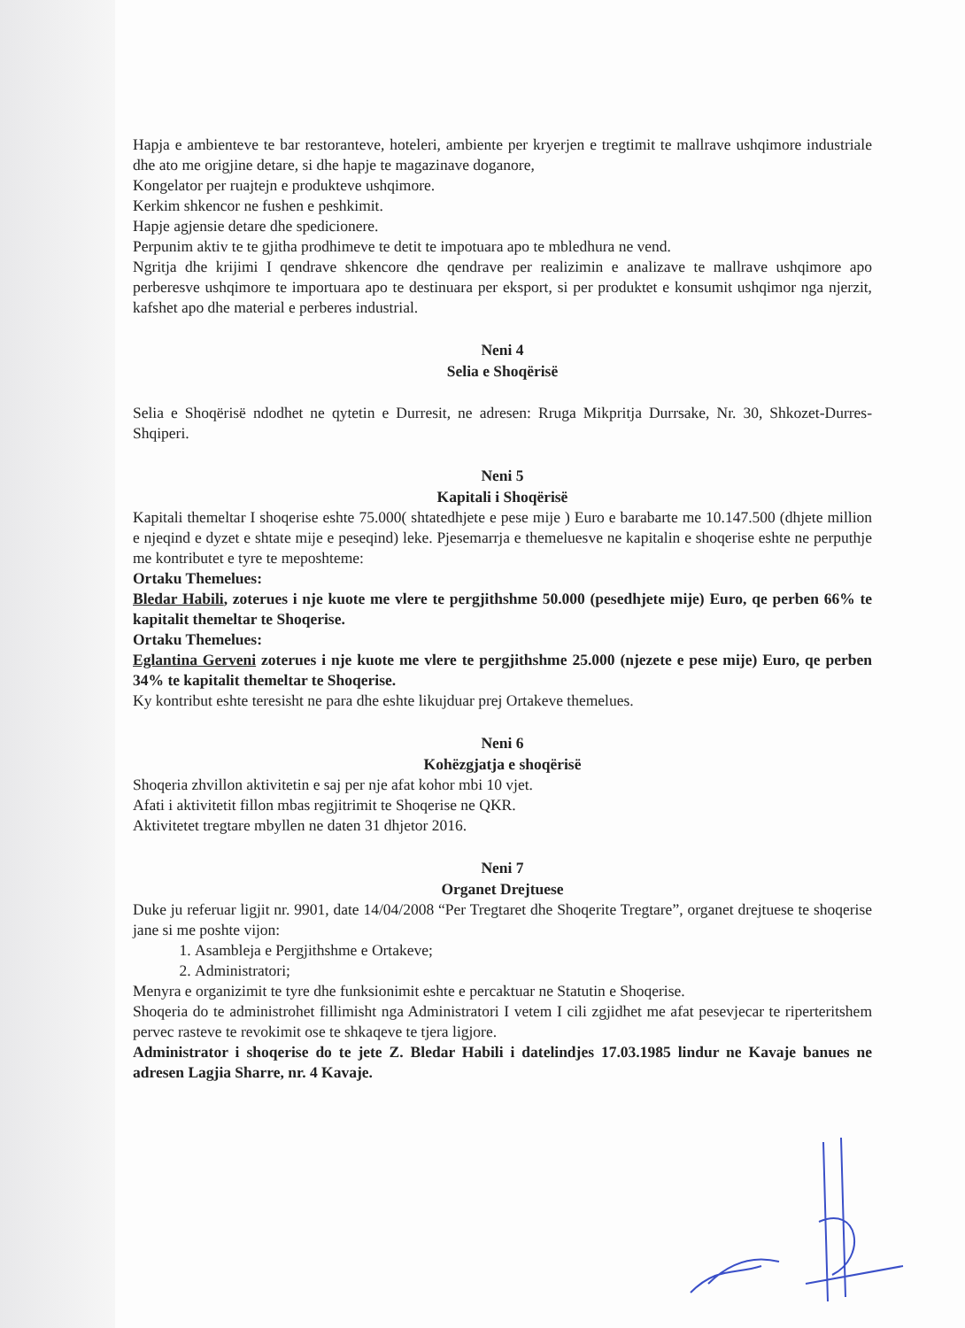Hapja e ambienteve te bar restoranteve, hoteleri, ambiente per kryerjen e tregtimit te mallrave ushqimore industriale dhe ato me origjine detare, si dhe hapje te magazinave doganore,
Kongelator per ruajtejn e produkteve ushqimore.
Kerkim shkencor ne fushen e peshkimit.
Hapje agjensie detare dhe spedicionere.
Perpunim aktiv te te gjitha prodhimeve te detit te impotuara apo te mbledhura ne vend.
Ngritja dhe krijimi I qendrave shkencore dhe qendrave per realizimin e analizave te mallrave ushqimore apo perberesve ushqimore te importuara apo te destinuara per eksport, si per produktet e konsumit ushqimor nga njerzit, kafshet apo dhe material e perberes industrial.
Neni 4
Selia e Shoqërisë
Selia e Shoqërisë ndodhet ne qytetin e Durresit, ne adresen: Rruga Mikpritja Durrsake, Nr. 30, Shkozet-Durres-Shqiperi.
Neni 5
Kapitali i Shoqërisë
Kapitali themeltar I shoqerise eshte 75.000( shtatedhjete e pese mije ) Euro e barabarte me 10.147.500 (dhjete million e njeqind e dyzet e shtate mije e peseqind) leke. Pjesemarrja e themeluesve ne kapitalin e shoqerise eshte ne perputhje me kontributet e tyre te meposhteme:
Ortaku Themelues:
Bledar Habili, zoterues i nje kuote me vlere te pergjithshme 50.000 (pesedhjete mije) Euro, qe perben 66% te kapitalit themeltar te Shoqerise.
Ortaku Themelues:
Eglantina Gerveni zoterues i nje kuote me vlere te pergjithshme 25.000 (njezete e pese mije) Euro, qe perben 34% te kapitalit themeltar te Shoqerise.
Ky kontribut eshte teresisht ne para dhe eshte likujduar prej Ortakeve themelues.
Neni 6
Kohëzgjatja e shoqërisë
Shoqeria zhvillon aktivitetin e saj per nje afat kohor mbi 10 vjet.
Afati i aktivitetit fillon mbas regjitrimit te Shoqerise ne QKR.
Aktivitetet tregtare mbyllen ne daten 31 dhjetor 2016.
Neni 7
Organet Drejtuese
Duke ju referuar ligjit nr. 9901, date 14/04/2008 “Per Tregtaret dhe Shoqerite Tregtare”, organet drejtuese te shoqerise jane si me poshte vijon:
1. Asambleja e Pergjithshme e Ortakeve;
2. Administratori;
Menyra e organizimit te tyre dhe funksionimit eshte e percaktuar ne Statutin e Shoqerise.
Shoqeria do te administrohet fillimisht nga Administratori I vetem I cili zgjidhet me afat pesevjecar te riperteritshem pervec rasteve te revokimit ose te shkaqeve te tjera ligjore.
Administrator i shoqerise do te jete Z. Bledar Habili i datelindjes 17.03.1985 lindur ne Kavaje banues ne adresen Lagjia Sharre, nr. 4 Kavaje.